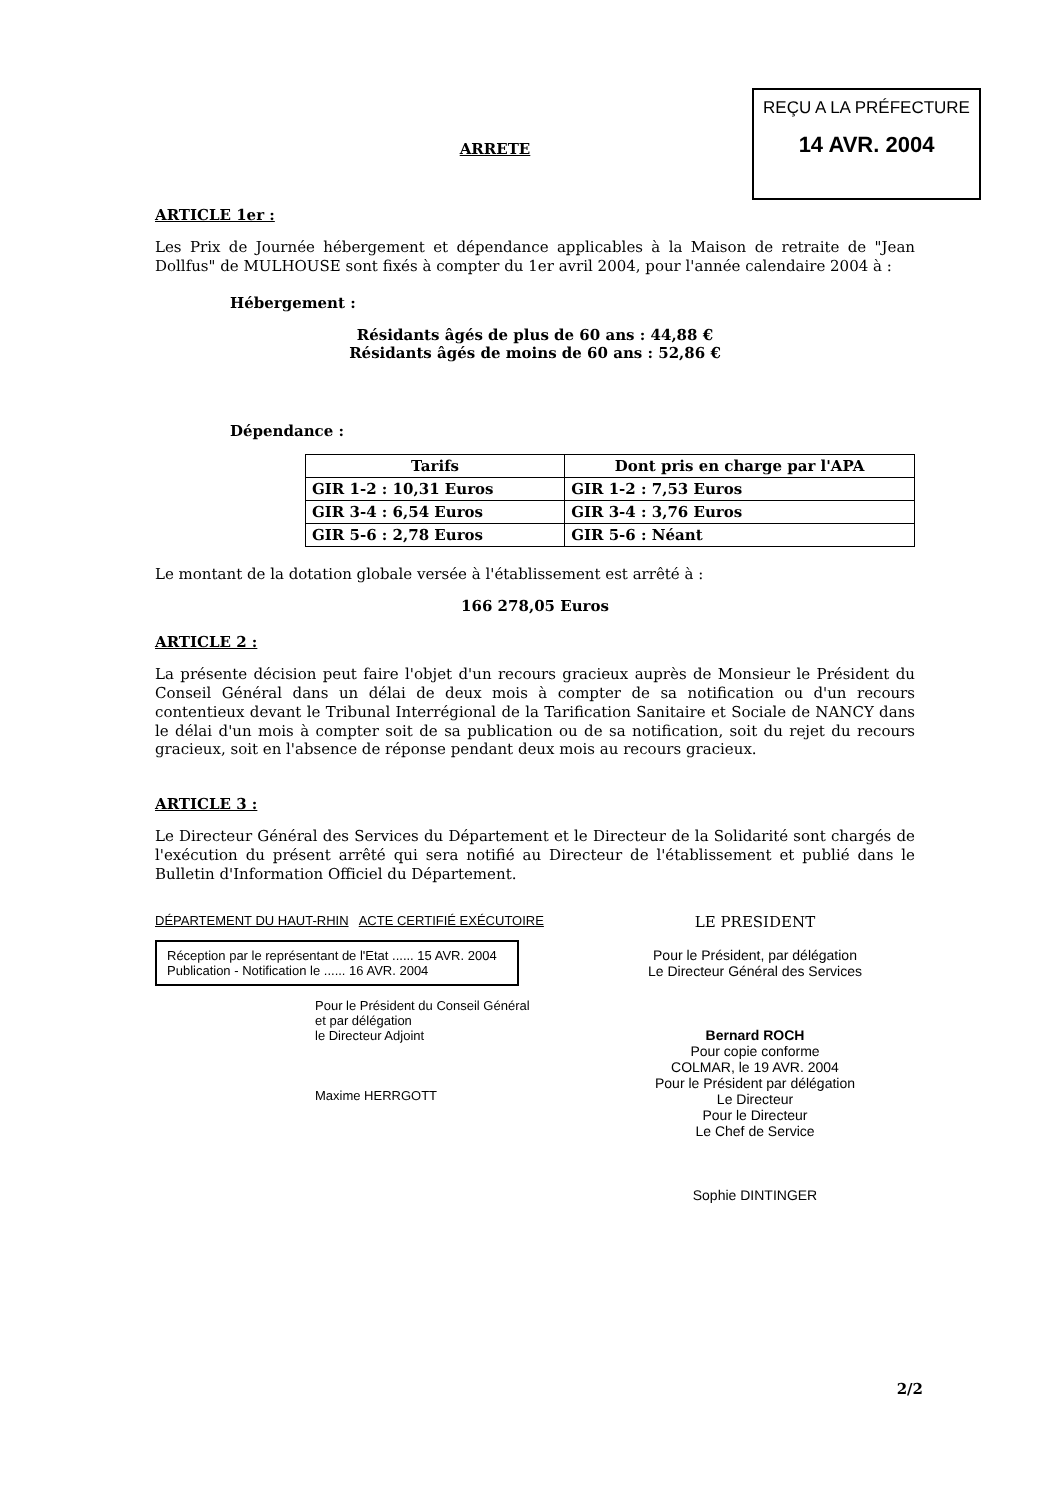REÇU A LA PRÉFECTURE
14 AVR. 2004
ARRETE
ARTICLE 1er :
Les Prix de Journée hébergement et dépendance applicables à la Maison de retraite de "Jean Dollfus" de MULHOUSE sont fixés à compter du 1er avril 2004, pour l'année calendaire 2004 à :
Hébergement :
Résidants âgés de plus de 60 ans : 44,88 €
Résidants âgés de moins de 60 ans : 52,86 €
Dépendance :
| Tarifs | Dont pris en charge par l'APA |
| --- | --- |
| GIR 1-2 : 10,31 Euros | GIR 1-2 : 7,53 Euros |
| GIR 3-4 : 6,54 Euros | GIR 3-4 : 3,76 Euros |
| GIR 5-6 : 2,78 Euros | GIR 5-6 : Néant |
Le montant de la dotation globale versée à l'établissement est arrêté à :
166 278,05 Euros
ARTICLE 2 :
La présente décision peut faire l'objet d'un recours gracieux auprès de Monsieur le Président du Conseil Général dans un délai de deux mois à compter de sa notification ou d'un recours contentieux devant le Tribunal Interrégional de la Tarification Sanitaire et Sociale de NANCY dans le délai d'un mois à compter soit de sa publication ou de sa notification, soit du rejet du recours gracieux, soit en l'absence de réponse pendant deux mois au recours gracieux.
ARTICLE 3 :
Le Directeur Général des Services du Département et le Directeur de la Solidarité sont chargés de l'exécution du présent arrêté qui sera notifié au Directeur de l'établissement et publié dans le Bulletin d'Information Officiel du Département.
DÉPARTEMENT DU HAUT-RHIN ACTE CERTIFIÉ EXÉCUTOIRE
Réception par le représentant de l'Etat ...... 15 AVR. 2004
Publication - Notification le ...... 16 AVR. 2004
Pour le Président du Conseil Général
et par délégation
le Directeur Adjoint
Maxime HERRGOTT
LE PRESIDENT
Pour le Président, par délégation
Le Directeur Général des Services
Bernard ROCH
Pour copie conforme
COLMAR, le 19 AVR. 2004
Pour le Président par délégation
Le Directeur
Pour le Directeur
Le Chef de Service
Sophie DINTINGER
2/2